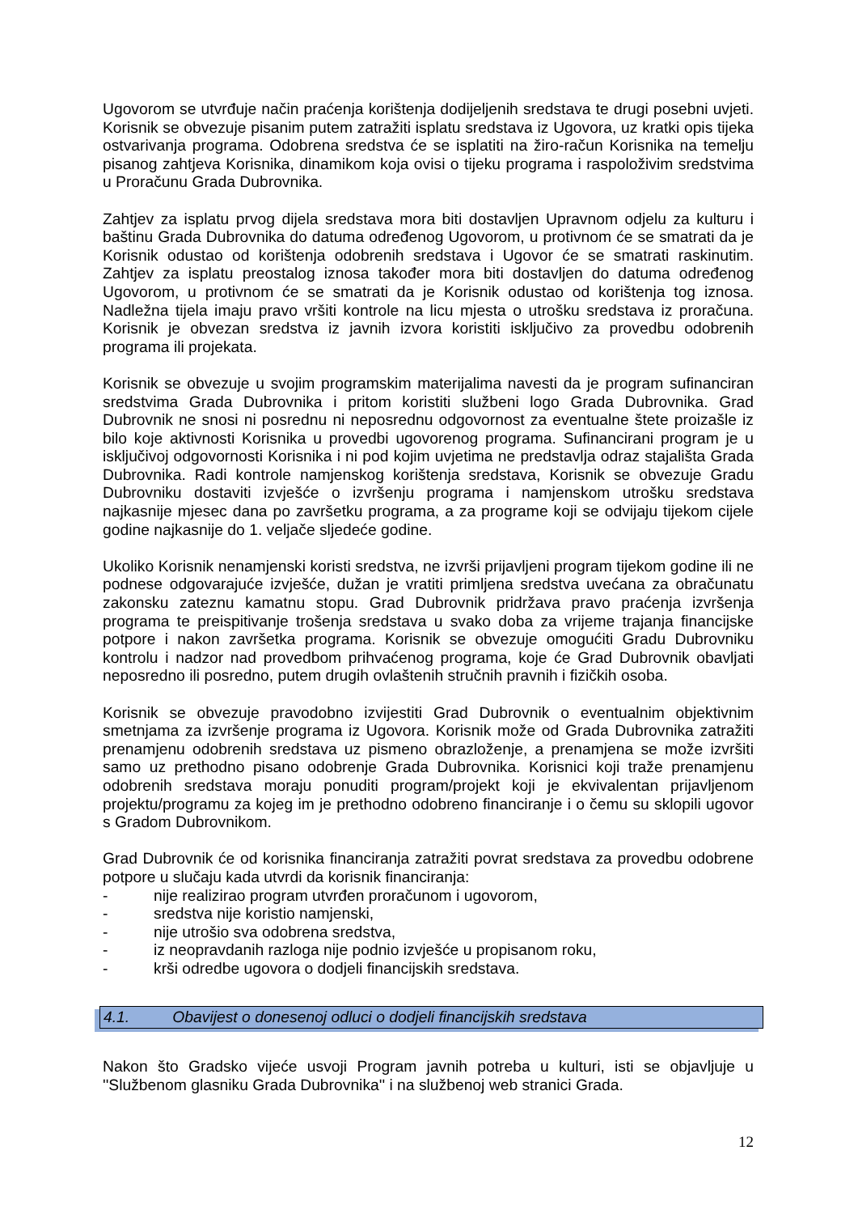Ugovorom se utvrđuje način praćenja korištenja dodijeljenih sredstava te drugi posebni uvjeti. Korisnik se obvezuje pisanim putem zatražiti isplatu sredstava iz Ugovora, uz kratki opis tijeka ostvarivanja programa. Odobrena sredstva će se isplatiti na žiro-račun Korisnika na temelju pisanog zahtjeva Korisnika, dinamikom koja ovisi o tijeku programa i raspoloživim sredstvima u Proračunu Grada Dubrovnika.
Zahtjev za isplatu prvog dijela sredstava mora biti dostavljen Upravnom odjelu za kulturu i baštinu Grada Dubrovnika do datuma određenog Ugovorom, u protivnom će se smatrati da je Korisnik odustao od korištenja odobrenih sredstava i Ugovor će se smatrati raskinutim. Zahtjev za isplatu preostalog iznosa također mora biti dostavljen do datuma određenog Ugovorom, u protivnom će se smatrati da je Korisnik odustao od korištenja tog iznosa. Nadležna tijela imaju pravo vršiti kontrole na licu mjesta o utrošku sredstava iz proračuna. Korisnik je obvezan sredstva iz javnih izvora koristiti isključivo za provedbu odobrenih programa ili projekata.
Korisnik se obvezuje u svojim programskim materijalima navesti da je program sufinanciran sredstvima Grada Dubrovnika i pritom koristiti službeni logo Grada Dubrovnika. Grad Dubrovnik ne snosi ni posrednu ni neposrednu odgovornost za eventualne štete proizašle iz bilo koje aktivnosti Korisnika u provedbi ugovorenog programa. Sufinancirani program je u isključivoj odgovornosti Korisnika i ni pod kojim uvjetima ne predstavlja odraz stajališta Grada Dubrovnika. Radi kontrole namjenskog korištenja sredstava, Korisnik se obvezuje Gradu Dubrovniku dostaviti izvješće o izvršenju programa i namjenskom utrošku sredstava najkasnije mjesec dana po završetku programa, a za programe koji se odvijaju tijekom cijele godine najkasnije do 1. veljače sljedeće godine.
Ukoliko Korisnik nenamjenski koristi sredstva, ne izvrši prijavljeni program tijekom godine ili ne podnese odgovarajuće izvješće, dužan je vratiti primljena sredstva uvećana za obračunatu zakonsku zateznu kamatnu stopu. Grad Dubrovnik pridržava pravo praćenja izvršenja programa te preispitivanje trošenja sredstava u svako doba za vrijeme trajanja financijske potpore i nakon završetka programa. Korisnik se obvezuje omogućiti Gradu Dubrovniku kontrolu i nadzor nad provedbom prihvaćenog programa, koje će Grad Dubrovnik obavljati neposredno ili posredno, putem drugih ovlaštenih stručnih pravnih i fizičkih osoba.
Korisnik se obvezuje pravodobno izvijestiti Grad Dubrovnik o eventualnim objektivnim smetnjama za izvršenje programa iz Ugovora. Korisnik može od Grada Dubrovnika zatražiti prenamjenu odobrenih sredstava uz pismeno obrazloženje, a prenamjena se može izvršiti samo uz prethodno pisano odobrenje Grada Dubrovnika. Korisnici koji traže prenamjenu odobrenih sredstava moraju ponuditi program/projekt koji je ekvivalentan prijavljenom projektu/programu za kojeg im je prethodno odobreno financiranje i o čemu su sklopili ugovor s Gradom Dubrovnikom.
Grad Dubrovnik će od korisnika financiranja zatražiti povrat sredstava za provedbu odobrene potpore u slučaju kada utvrdi da korisnik financiranja:
- nije realizirao program utvrđen proračunom i ugovorom,
- sredstva nije koristio namjenski,
- nije utrošio sva odobrena sredstva,
- iz neopravdanih razloga nije podnio izvješće u propisanom roku,
- krši odredbe ugovora o dodjeli financijskih sredstava.
4.1. Obavijest o donesenoj odluci o dodjeli financijskih sredstava
Nakon što Gradsko vijeće usvoji Program javnih potreba u kulturi, isti se objavljuje u ''Službenom glasniku Grada Dubrovnika'' i na službenoj web stranici Grada.
12